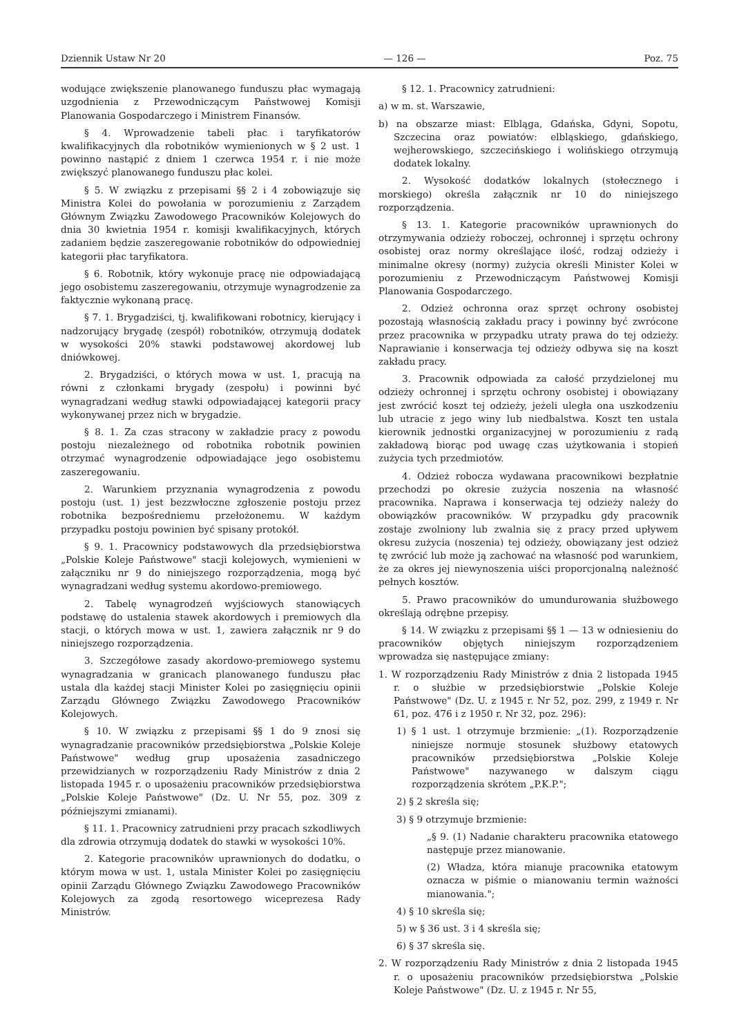Dziennik Ustaw Nr 20 — 126 — Poz. 75
wodujące zwiększenie planowanego funduszu płac wymagają uzgodnienia z Przewodniczącym Państwowej Komisji Planowania Gospodarczego i Ministrem Finansów.
§ 4. Wprowadzenie tabeli płac i taryfikatorów kwalifikacyjnych dla robotników wymienionych w § 2 ust. 1 powinno nastąpić z dniem 1 czerwca 1954 r. i nie może zwiększyć planowanego funduszu płac kolei.
§ 5. W związku z przepisami §§ 2 i 4 zobowiązuje się Ministra Kolei do powołania w porozumieniu z Zarządem Głównym Związku Zawodowego Pracowników Kolejowych do dnia 30 kwietnia 1954 r. komisji kwalifikacyjnych, których zadaniem będzie zaszeregowanie robotników do odpowiedniej kategorii płac taryfikatora.
§ 6. Robotnik, który wykonuje pracę nie odpowiadającą jego osobistemu zaszeregowaniu, otrzymuje wynagrodzenie za faktycznie wykonaną pracę.
§ 7. 1. Brygadziści, tj. kwalifikowani robotnicy, kierujący i nadzorujący brygadę (zespół) robotników, otrzymują dodatek w wysokości 20% stawki podstawowej akordowej lub dniówkowej.
2. Brygadziści, o których mowa w ust. 1, pracują na równi z członkami brygady (zespołu) i powinni być wynagradzani według stawki odpowiadającej kategorii pracy wykonywanej przez nich w brygadzie.
§ 8. 1. Za czas stracony w zakładzie pracy z powodu postoju niezależnego od robotnika robotnik powinien otrzymać wynagrodzenie odpowiadające jego osobistemu zaszeregowaniu.
2. Warunkiem przyznania wynagrodzenia z powodu postoju (ust. 1) jest bezzwłoczne zgłoszenie postoju przez robotnika bezpośredniemu przełożonemu. W każdym przypadku postoju powinien być spisany protokół.
§ 9. 1. Pracownicy podstawowych dla przedsiębiorstwa „Polskie Koleje Państwowe" stacji kolejowych, wymienieni w załączniku nr 9 do niniejszego rozporządzenia, mogą być wynagradzani według systemu akordowo-premiowego.
2. Tabelę wynagrodzeń wyjściowych stanowiących podstawę do ustalenia stawek akordowych i premiowych dla stacji, o których mowa w ust. 1, zawiera załącznik nr 9 do niniejszego rozporządzenia.
3. Szczegółowe zasady akordowo-premiowego systemu wynagradzania w granicach planowanego funduszu płac ustala dla każdej stacji Minister Kolei po zasięgnięciu opinii Zarządu Głównego Związku Zawodowego Pracowników Kolejowych.
§ 10. W związku z przepisami §§ 1 do 9 znosi się wynagradzanie pracowników przedsiębiorstwa „Polskie Koleje Państwowe" według grup uposażenia zasadniczego przewidzianych w rozporządzeniu Rady Ministrów z dnia 2 listopada 1945 r. o uposażeniu pracowników przedsiębiorstwa „Polskie Koleje Państwowe" (Dz. U. Nr 55, poz. 309 z późniejszymi zmianami).
§ 11. 1. Pracownicy zatrudnieni przy pracach szkodliwych dla zdrowia otrzymują dodatek do stawki w wysokości 10%.
2. Kategorie pracowników uprawnionych do dodatku, o którym mowa w ust. 1, ustala Minister Kolei po zasięgnięciu opinii Zarządu Głównego Związku Zawodowego Pracowników Kolejowych za zgodą resortowego wiceprezesa Rady Ministrów.
§ 12. 1. Pracownicy zatrudnieni:
a) w m. st. Warszawie,
b) na obszarze miast: Elbląga, Gdańska, Gdyni, Sopotu, Szczecina oraz powiatów: elbląskiego, gdańskiego, wejherowskiego, szczecińskiego i wolińskiego otrzymują dodatek lokalny.
2. Wysokość dodatków lokalnych (stołecznego i morskiego) określa załącznik nr 10 do niniejszego rozporządzenia.
§ 13. 1. Kategorie pracowników uprawnionych do otrzymywania odzieży roboczej, ochronnej i sprzętu ochrony osobistej oraz normy określające ilość, rodzaj odzieży i minimalne okresy (normy) zużycia określi Minister Kolei w porozumieniu z Przewodniczącym Państwowej Komisji Planowania Gospodarczego.
2. Odzież ochronna oraz sprzęt ochrony osobistej pozostają własnością zakładu pracy i powinny być zwrócone przez pracownika w przypadku utraty prawa do tej odzieży. Naprawianie i konserwacja tej odzieży odbywa się na koszt zakładu pracy.
3. Pracownik odpowiada za całość przydzielonej mu odzieży ochronnej i sprzętu ochrony osobistej i obowiązany jest zwrócić koszt tej odzieży, jeżeli uległa ona uszkodzeniu lub utracie z jego winy lub niedbalstwa. Koszt ten ustala kierownik jednostki organizacyjnej w porozumieniu z radą zakładową biorąc pod uwagę czas użytkowania i stopień zużycia tych przedmiotów.
4. Odzież robocza wydawana pracownikowi bezpłatnie przechodzi po okresie zużycia noszenia na własność pracownika. Naprawa i konserwacja tej odzieży należy do obowiązków pracowników. W przypadku gdy pracownik zostaje zwolniony lub zwalnia się z pracy przed upływem okresu zużycia (noszenia) tej odzieży, obowiązany jest odzież tę zwrócić lub może ją zachować na własność pod warunkiem, że za okres jej niewynoszenia uiści proporcjonalną należność pełnych kosztów.
5. Prawo pracowników do umundurowania służbowego określają odrębne przepisy.
§ 14. W związku z przepisami §§ 1 — 13 w odniesieniu do pracowników objętych niniejszym rozporządzeniem wprowadza się następujące zmiany:
1. W rozporządzeniu Rady Ministrów z dnia 2 listopada 1945 r. o służbie w przedsiębiorstwie „Polskie Koleje Państwowe" (Dz. U. z 1945 r. Nr 52, poz. 299, z 1949 r. Nr 61, poz. 476 i z 1950 r. Nr 32, poz. 296):
1) § 1 ust. 1 otrzymuje brzmienie: „(1). Rozporządzenie niniejsze normuje stosunek służbowy etatowych pracowników przedsiębiorstwa „Polskie Koleje Państwowe" nazywanego w dalszym ciągu rozporządzenia skrótem „P.K.P.";
2) § 2 skreśla się;
3) § 9 otrzymuje brzmienie:
„§ 9. (1) Nadanie charakteru pracownika etatowego następuje przez mianowanie.
(2) Władza, która mianuje pracownika etatowym oznacza w piśmie o mianowaniu termin ważności mianowania.";
4) § 10 skreśla się;
5) w § 36 ust. 3 i 4 skreśla się;
6) § 37 skreśla się.
2. W rozporządzeniu Rady Ministrów z dnia 2 listopada 1945 r. o uposażeniu pracowników przedsiębiorstwa „Polskie Koleje Państwowe" (Dz. U. z 1945 r. Nr 55,